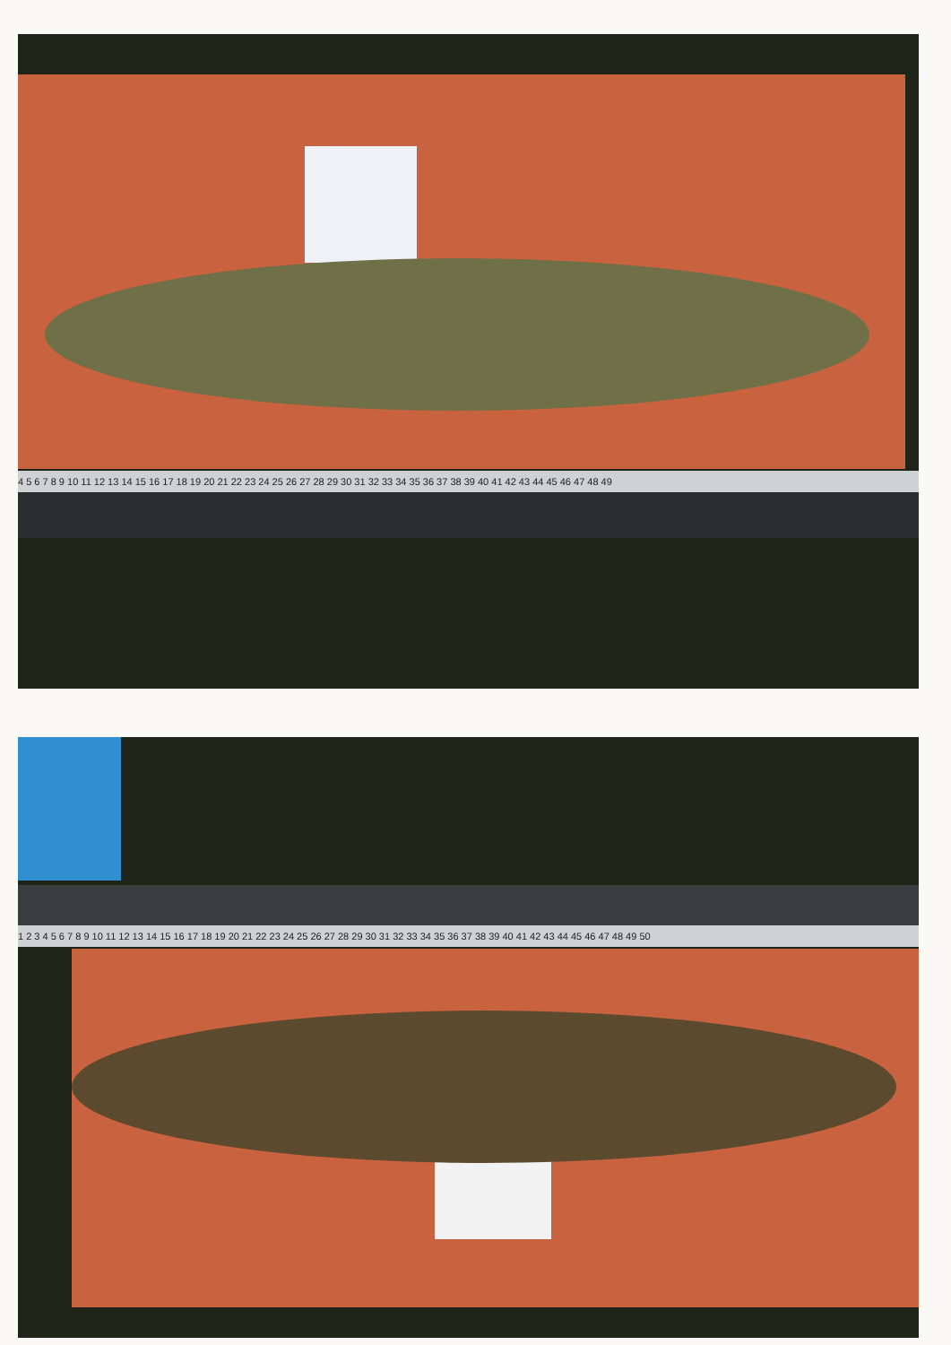4 5 6 7 8 9 10 11 12 13 14 15 16 17 18 19 20 21 22 23 24 25 26 27 28 29 30 31 32 33 34 35 36 37 38 39 40 41 42 43 44 45 46 47 48 49
1 2 3 4 5 6 7 8 9 10 11 12 13 14 15 16 17 18 19 20 21 22 23 24 25 26 27 28 29 30 31 32 33 34 35 36 37 38 39 40 41 42 43 44 45 46 47 48 49 50